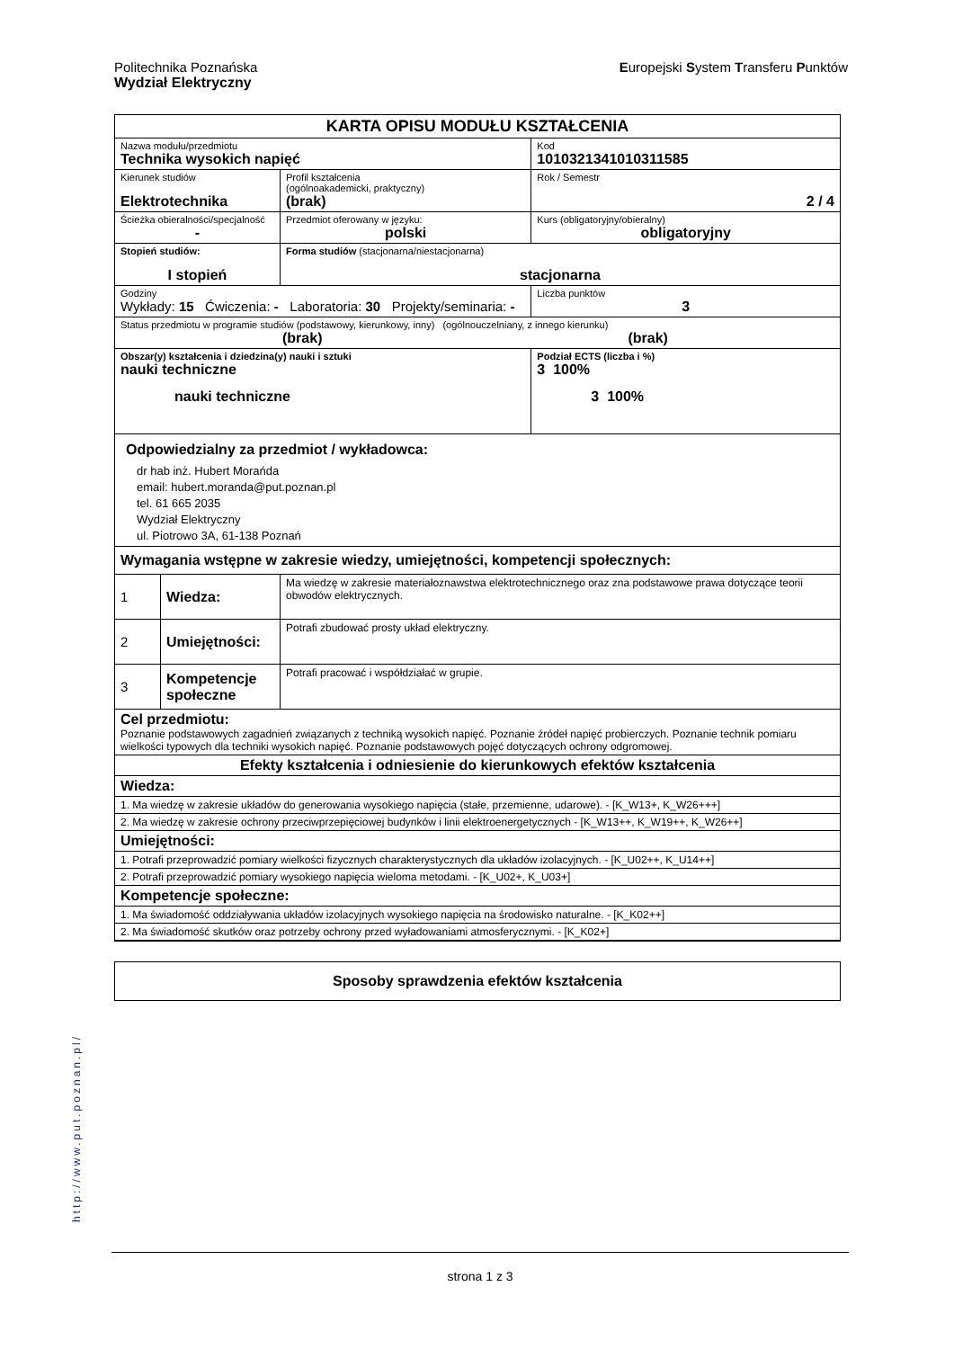Politechnika Poznańska
Wydział Elektryczny
Europejski System Transferu Punktów
| KARTA OPISU MODUŁU KSZTAŁCENIA | | | | |
| Nazwa modułu/przedmiotu Technika wysokich napięć | | | | Kod 1010321341010311585 |
| Kierunek studiów Elektrotechnika | | | Profil kształcenia (ogólnoakademicki, praktyczny) (brak) | Rok / Semestr 2 / 4 |
| Ścieżka obieralności/specjalność - | | | Przedmiot oferowany w języku: polski | Kurs (obligatoryjny/obieralny) obligatoryjny |
| Stopień studiów: I stopień | | Forma studiów (stacjonarna/niestacjonarna) stacjonarna | | |
| Godziny Wykłady: 15 Ćwiczenia: - Laboratoria: 30 Projekty/seminaria: - | | | | Liczba punktów 3 |
| Status przedmiotu w programie studiów (podstawowy, kierunkowy, inny) (ogólnouczelniany, z innego kierunku) (brak) (brak) | | | | |
| Obszar(y) kształcenia i dziedzina(y) nauki i sztuki nauki techniczne nauki techniczne | | | | Podział ECTS (liczba i %) 3 100% 3 100% |
| Odpowiedzialny za przedmiot / wykładowca: dr hab inż. Hubert Morańda email: hubert.moranda@put.poznan.pl tel. 61 665 2035 Wydział Elektryczny ul. Piotrowo 3A, 61-138 Poznań | | | | |
| Wymagania wstępne w zakresie wiedzy, umiejętności, kompetencji społecznych: | | | | |
| 1 | Wiedza: | Ma wiedzę w zakresie materiałoznawstwa elektrotechnicznego oraz zna podstawowe prawa dotyczące teorii obwodów elektrycznych. | | |
| 2 | Umiejętności: | Potrafi zbudować prosty układ elektryczny. | | |
| 3 | Kompetencje społeczne | Potrafi pracować i współdziałać w grupie. | | |
| Cel przedmiotu: Poznanie podstawowych zagadnień związanych z techniką wysokich napięć. Poznanie źródeł napięć probierczych. Poznanie technik pomiaru wielkości typowych dla techniki wysokich napięć. Poznanie podstawowych pojęć dotyczących ochrony odgromowej. | | | | |
| Efekty kształcenia i odniesienie do kierunkowych efektów kształcenia | | | | |
| Wiedza: | | | | |
| 1. Ma wiedzę w zakresie układów do generowania wysokiego napięcia (stałe, przemienne, udarowe). - [K_W13+, K_W26+++] | | | | |
| 2. Ma wiedzę w zakresie ochrony przeciwprzepięciowej budynków i linii elektroenergetycznych - [K_W13++, K_W19++, K_W26++] | | | | |
| Umiejętności: | | | | |
| 1. Potrafi przeprowadzić pomiary wielkości fizycznych charakterystycznych dla układów izolacyjnych. - [K_U02++, K_U14++] | | | | |
| 2. Potrafi przeprowadzić pomiary wysokiego napięcia wieloma metodami. - [K_U02+, K_U03+] | | | | |
| Kompetencje społeczne: | | | | |
| 1. Ma świadomość oddziaływania układów izolacyjnych wysokiego napięcia na środowisko naturalne. - [K_K02++] | | | | |
| 2. Ma świadomość skutków oraz potrzeby ochrony przed wyładowaniami atmosferycznymi. - [K_K02+] | | | | |
| Sposoby sprawdzenia efektów kształcenia |
http://www.put.poznan.pl/
strona 1 z 3